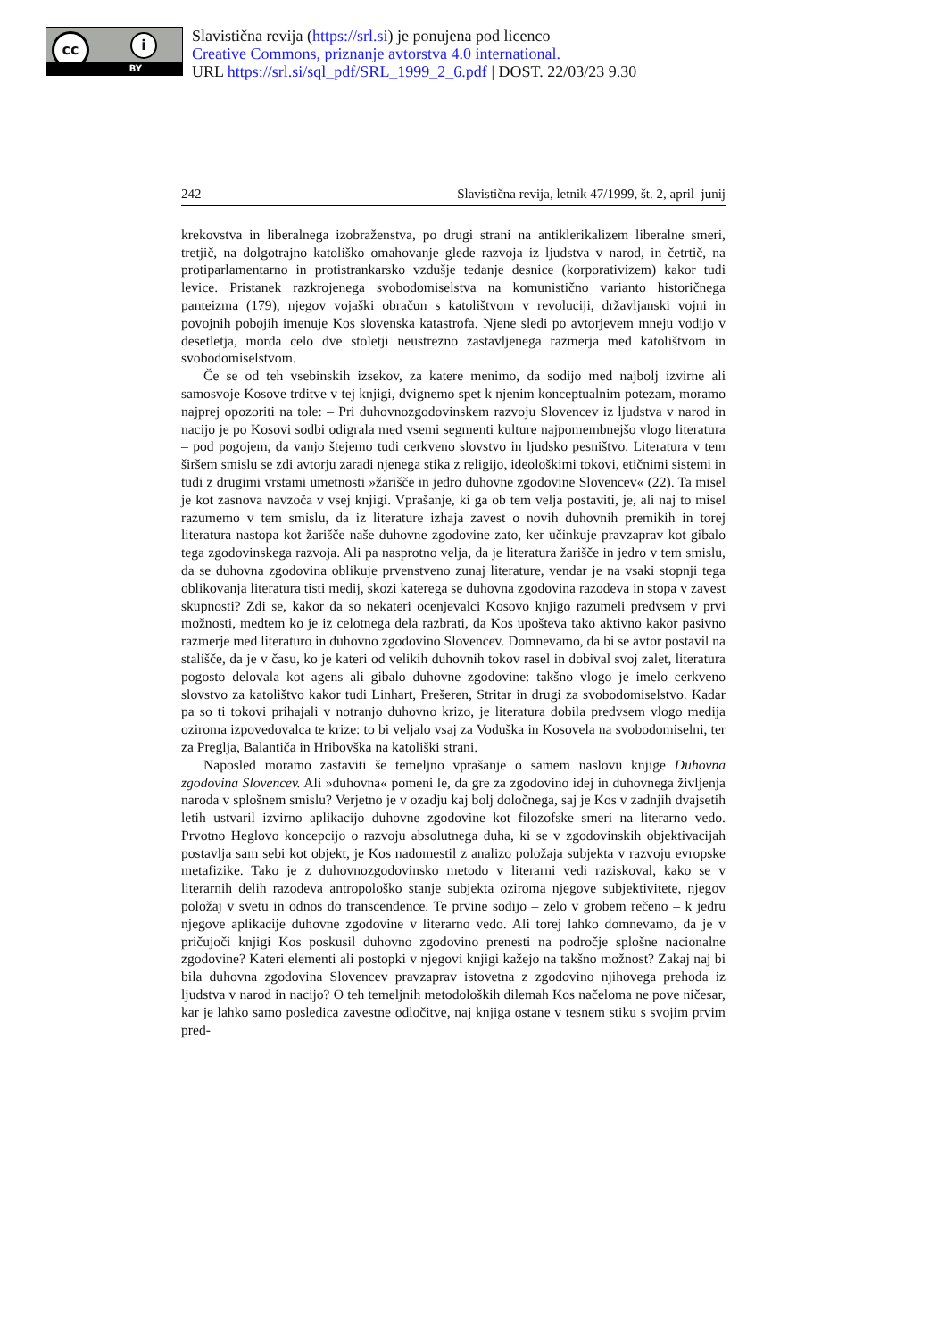cc i
BY
Slavistična revija (https://srl.si) je ponujena pod licenco
Creative Commons, priznanje avtorstva 4.0 international.
URL https://srl.si/sql_pdf/SRL_1999_2_6.pdf | DOST. 22/03/23 9.30
242 Slavistična revija, letnik 47/1999, št. 2, april–junij
krekovstva in liberalnega izobraženstva, po drugi strani na antiklerikalizem liberalne smeri, tretjič, na dolgotrajno katoliško omahovanje glede razvoja iz ljudstva v narod, in četrtič, na protiparlamentarno in protistrankarsko vzdušje tedanje desnice (korporativizem) kakor tudi levice. Pristanek razkrojenega svobodomiselstva na komunistično varianto historičnega panteizma (179), njegov vojaški obračun s katolištvom v revoluciji, državljanski vojni in povojnih pobojih imenuje Kos slovenska katastrofa. Njene sledi po avtorjevem mneju vodijo v desetletja, morda celo dve stoletji neustrezno zastavljenega razmerja med katolištvom in svobodomiselstvom.
Če se od teh vsebinskih izsekov, za katere menimo, da sodijo med najbolj izvirne ali samosvoje Kosove trditve v tej knjigi, dvignemo spet k njenim konceptualnim potezam, moramo najprej opozoriti na tole: – Pri duhovnozgodovinskem razvoju Slovencev iz ljudstva v narod in nacijo je po Kosovi sodbi odigrala med vsemi segmenti kulture najpomembnejšo vlogo literatura – pod pogojem, da vanjo štejemo tudi cerkveno slovstvo in ljudsko pesništvo. Literatura v tem širšem smislu se zdi avtorju zaradi njenega stika z religijo, ideološkimi tokovi, etičnimi sistemi in tudi z drugimi vrstami umetnosti »žarišče in jedro duhovne zgodovine Slovencev« (22). Ta misel je kot zasnova navzoča v vsej knjigi. Vprašanje, ki ga ob tem velja postaviti, je, ali naj to misel razumemo v tem smislu, da iz literature izhaja zavest o novih duhovnih premikih in torej literatura nastopa kot žarišče naše duhovne zgodovine zato, ker učinkuje pravzaprav kot gibalo tega zgodovinskega razvoja. Ali pa nasprotno velja, da je literatura žarišče in jedro v tem smislu, da se duhovna zgodovina oblikuje prvenstveno zunaj literature, vendar je na vsaki stopnji tega oblikovanja literatura tisti medij, skozi katerega se duhovna zgodovina razodeva in stopa v zavest skupnosti? Zdi se, kakor da so nekateri ocenjevalci Kosovo knjigo razumeli predvsem v prvi možnosti, medtem ko je iz celotnega dela razbrati, da Kos upošteva tako aktivno kakor pasivno razmerje med literaturo in duhovno zgodovino Slovencev. Domnevamo, da bi se avtor postavil na stališče, da je v času, ko je kateri od velikih duhovnih tokov rasel in dobival svoj zalet, literatura pogosto delovala kot agens ali gibalo duhovne zgodovine: takšno vlogo je imelo cerkveno slovstvo za katolištvo kakor tudi Linhart, Prešeren, Stritar in drugi za svobodomiselstvo. Kadar pa so ti tokovi prihajali v notranjo duhovno krizo, je literatura dobila predvsem vlogo medija oziroma izpovedovalca te krize: to bi veljalo vsaj za Voduška in Kosovela na svobodomiselni, ter za Preglja, Balantiča in Hribovška na katoliški strani.
Naposled moramo zastaviti še temeljno vprašanje o samem naslovu knjige Duhovna zgodovina Slovencev. Ali »duhovna« pomeni le, da gre za zgodovino idej in duhovnega življenja naroda v splošnem smislu? Verjetno je v ozadju kaj bolj določnega, saj je Kos v zadnjih dvajsetih letih ustvaril izvirno aplikacijo duhovne zgodovine kot filozofske smeri na literarno vedo. Prvotno Heglovo koncepcijo o razvoju absolutnega duha, ki se v zgodovinskih objektivacijah postavlja sam sebi kot objekt, je Kos nadomestil z analizo položaja subjekta v razvoju evropske metafizike. Tako je z duhovnozgodovinsko metodo v literarni vedi raziskoval, kako se v literarnih delih razodeva antropološko stanje subjekta oziroma njegove subjektivitete, njegov položaj v svetu in odnos do transcendence. Te prvine sodijo – zelo v grobem rečeno – k jedru njegove aplikacije duhovne zgodovine v literarno vedo. Ali torej lahko domnevamo, da je v pričujoči knjigi Kos poskusil duhovno zgodovino prenesti na področje splošne nacionalne zgodovine? Kateri elementi ali postopki v njegovi knjigi kažejo na takšno možnost? Zakaj naj bi bila duhovna zgodovina Slovencev pravzaprav istovetna z zgodovino njihovega prehoda iz ljudstva v narod in nacijo? O teh temeljnih metodoloških dilemah Kos načeloma ne pove ničesar, kar je lahko samo posledica zavestne odločitve, naj knjiga ostane v tesnem stiku s svojim prvim pred-